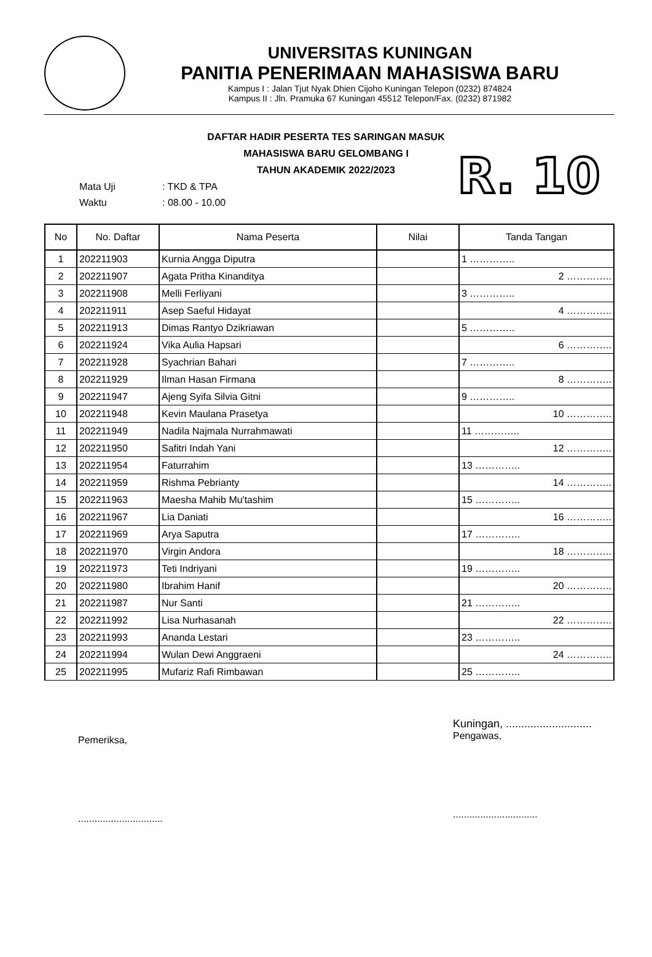UNIVERSITAS KUNINGAN
PANITIA PENERIMAAN MAHASISWA BARU
Kampus I : Jalan Tjut Nyak Dhien Cijoho Kuningan Telepon (0232) 874824
Kampus II : Jln. Pramuka 67 Kuningan 45512 Telepon/Fax. (0232) 871982
DAFTAR HADIR PESERTA TES SARINGAN MASUK
MAHASISWA BARU GELOMBANG I
TAHUN AKADEMIK 2022/2023
| Mata Uji | : TKD & TPA |
| Waktu | : 08.00 - 10.00 |
R. 10
| No | No. Daftar | Nama Peserta | Nilai | Tanda Tangan |
| --- | --- | --- | --- | --- |
| 1 | 202211903 | Kurnia Angga Diputra | | 1 ………….. |
| 2 | 202211907 | Agata Pritha Kinanditya | | 2 ………….. |
| 3 | 202211908 | Melli Ferliyani | | 3 ………….. |
| 4 | 202211911 | Asep Saeful Hidayat | | 4 ………….. |
| 5 | 202211913 | Dimas Rantyo Dzikriawan | | 5 ………….. |
| 6 | 202211924 | Vika Aulia Hapsari | | 6 ………….. |
| 7 | 202211928 | Syachrian Bahari | | 7 ………….. |
| 8 | 202211929 | Ilman Hasan Firmana | | 8 ………….. |
| 9 | 202211947 | Ajeng Syifa Silvia Gitni | | 9 ………….. |
| 10 | 202211948 | Kevin Maulana Prasetya | | 10 ………….. |
| 11 | 202211949 | Nadila Najmala Nurrahmawati | | 11 ………….. |
| 12 | 202211950 | Safitri Indah Yani | | 12 ………….. |
| 13 | 202211954 | Faturrahim | | 13 ………….. |
| 14 | 202211959 | Rishma Pebrianty | | 14 ………….. |
| 15 | 202211963 | Maesha Mahib Mu'tashim | | 15 ………….. |
| 16 | 202211967 | Lia Daniati | | 16 ………….. |
| 17 | 202211969 | Arya Saputra | | 17 ………….. |
| 18 | 202211970 | Virgin Andora | | 18 ………….. |
| 19 | 202211973 | Teti Indriyani | | 19 ………….. |
| 20 | 202211980 | Ibrahim Hanif | | 20 ………….. |
| 21 | 202211987 | Nur Santi | | 21 ………….. |
| 22 | 202211992 | Lisa Nurhasanah | | 22 ………….. |
| 23 | 202211993 | Ananda Lestari | | 23 ………….. |
| 24 | 202211994 | Wulan Dewi Anggraeni | | 24 ………….. |
| 25 | 202211995 | Mufariz Rafi Rimbawan | | 25 ………….. |
Pemeriksa,
...............................
Kuningan, ............................
Pengawas,
...............................